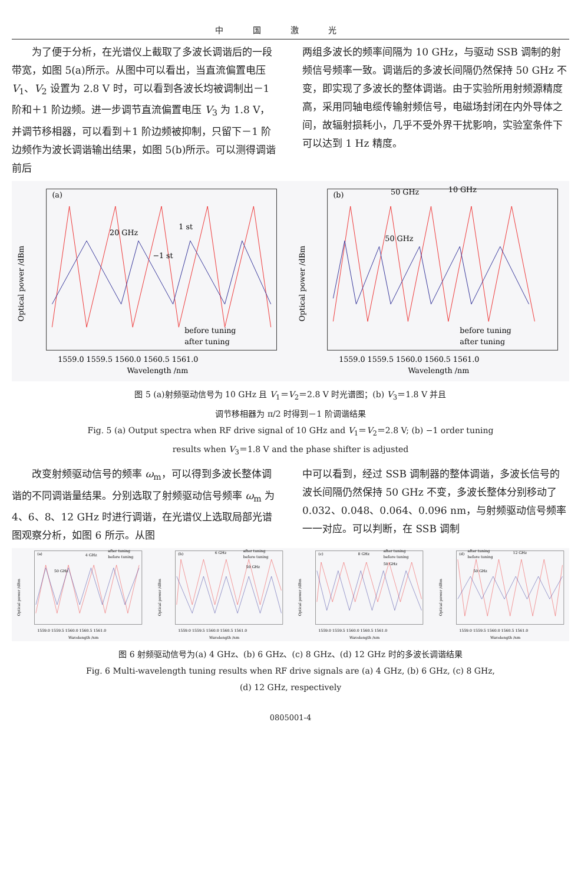中国激光
　　为了便于分析，在光谱仪上截取了多波长调谐后的一段带宽，如图 5(a)所示。从图中可以看出，当直流偏置电压 V<sub>1</sub>、V<sub>2</sub> 设置为 2.8 V 时，可以看到各波长均被调制出－1 阶和＋1 阶边频。进一步调节直流偏置电压 V<sub>3</sub> 为 1.8 V，并调节移相器，可以看到＋1 阶边频被抑制，只留下－1 阶边频作为波长调谐输出结果，如图 5(b)所示。可以测得调谐前后
两组多波长的频率间隔为 10 GHz，与驱动 SSB 调制的射频信号频率一致。调谐后的多波长间隔仍然保持 50 GHz 不变，即实现了多波长的整体调谐。由于实验所用射频源精度高，采用同轴电缆传输射频信号，电磁场封闭在内外导体之间，故辐射损耗小，几乎不受外界干扰影响，实验室条件下可以达到 1 Hz 精度。
(a)
20 GHz
1 st
−1 st
before tuning
after tuning
1559.0 1559.5 1560.0 1560.5 1561.0
Wavelength /nm
Optical power /dBm
(b)
50 GHz
10 GHz
50 GHz
before tuning
after tuning
1559.0 1559.5 1560.0 1560.5 1561.0
Wavelength /nm
Optical power /dBm
图 5 (a)射频驱动信号为 10 GHz 且 V<sub>1</sub>＝V<sub>2</sub>＝2.8 V 时光谱图；(b) V<sub>3</sub>＝1.8 V 并且
调节移相器为 π/2 时得到－1 阶调谐结果
Fig. 5 (a) Output spectra when RF drive signal of 10 GHz and V<sub>1</sub>＝V<sub>2</sub>＝2.8 V; (b) −1 order tuning
results when V<sub>3</sub>＝1.8 V and the phase shifter is adjusted
　　改变射频驱动信号的频率 ω<sub>m</sub>，可以得到多波长整体调谐的不同调谐量结果。分别选取了射频驱动信号频率 ω<sub>m</sub> 为 4、6、8、12 GHz 时进行调谐，在光谱仪上选取局部光谱图观察分析，如图 6 所示。从图
中可以看到，经过 SSB 调制器的整体调谐，多波长信号的波长间隔仍然保持 50 GHz 不变，多波长整体分别移动了 0.032、0.048、0.064、0.096 nm，与射频驱动信号频率一一对应。可以判断，在 SSB 调制
(a)
50 GHz
4 GHz
after tuning
before tuning
1559.0 1559.5 1560.0 1560.5 1561.0
Wavelength /nm
Optical power /dBm
(b)
6 GHz
after tuning
before tuning
50 GHz
1559.0 1559.5 1560.0 1560.5 1561.0
Wavelength /nm
Optical power /dBm
(c)
8 GHz
after tuning
before tuning
50 GHz
1559.0 1559.5 1560.0 1560.5 1561.0
Wavelength /nm
Optical power /dBm
(d)
after tuning
before tuning
12 GHz
50 GHz
1559.0 1559.5 1560.0 1560.5 1561.0
Wavelength /nm
Optical power /dBm
图 6 射频驱动信号为(a) 4 GHz、(b) 6 GHz、(c) 8 GHz、(d) 12 GHz 时的多波长调谐结果
Fig. 6 Multi-wavelength tuning results when RF drive signals are (a) 4 GHz, (b) 6 GHz, (c) 8 GHz,
(d) 12 GHz, respectively
0805001-4